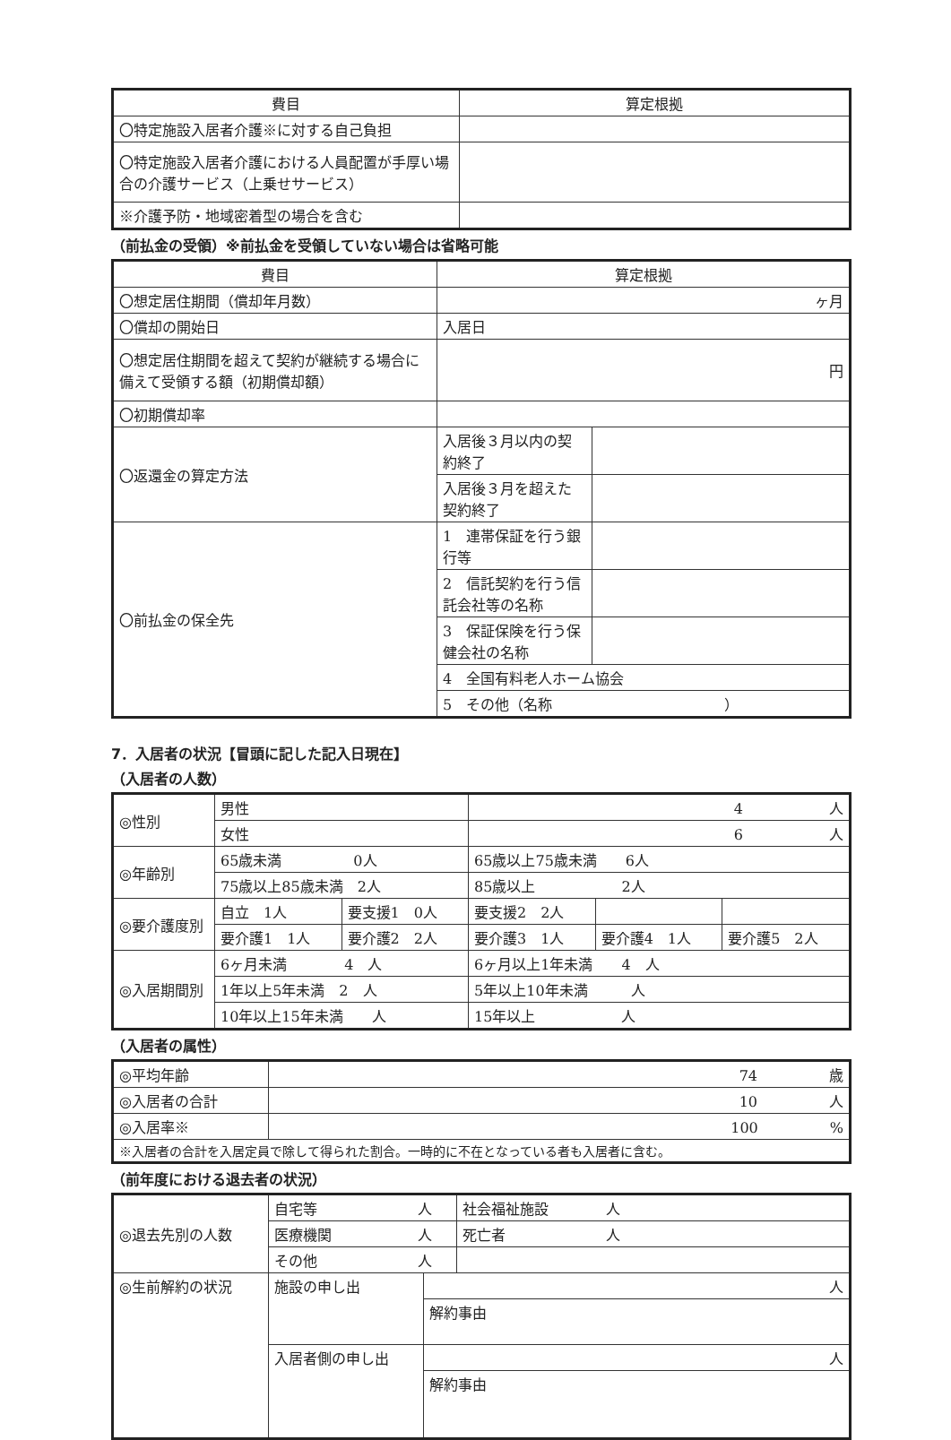| 費目 | 算定根拠 |
| --- | --- |
| 〇特定施設入居者介護※に対する自己負担 | |
| 〇特定施設入居者介護における人員配置が手厚い場合の介護サービス（上乗せサービス） | |
| ※介護予防・地域密着型の場合を含む | |
（前払金の受領）※前払金を受領していない場合は省略可能
| 費目 | | 算定根拠 | |
| --- | --- | --- | --- |
| 〇想定居住期間（償却年月数） | | ヶ月 | |
| 〇償却の開始日 | | 入居日 | |
| 〇想定居住期間を超えて契約が継続する場合に備えて受領する額（初期償却額） | | 円 | |
| 〇初期償却率 | | | |
| 〇返還金の算定方法 | 入居後３月以内の契約終了 | | |
| | 入居後３月を超えた契約終了 | | |
| 〇前払金の保全先 | 1 連帯保証を行う銀行等 | | |
| | 2 信託契約を行う信託会社等の名称 | | |
| | 3 保証保険を行う保健会社の名称 | | |
| | 4 全国有料老人ホーム協会 | | |
| | 5 その他（名称 ） | | |
7．入居者の状況【冒頭に記した記入日現在】
（入居者の人数）
| ◎性別 | 男性 | | 4 人 | | |
| | 女性 | | 6 人 | | |
| ◎年齢別 | 65歳未満 0人 | | 65歳以上75歳未満 6人 | | |
| | 75歳以上85歳未満 2人 | | 85歳以上 2人 | | |
| ◎要介護度別 | 自立 1人 | 要支援1 0人 | 要支援2 2人 | | |
| | 要介護1 1人 | 要介護2 2人 | 要介護3 1人 | 要介護4 1人 | 要介護5 2人 |
| ◎入居期間別 | 6ヶ月未満 4 人 | | 6ヶ月以上1年未満 4 人 | | |
| | 1年以上5年未満 2 人 | | 5年以上10年未満 人 | | |
| | 10年以上15年未満 人 | | 15年以上 人 | | |
（入居者の属性）
| ◎平均年齢 | 74 歳 |
| ◎入居者の合計 | 10 人 |
| ◎入居率※ | 100 % |
| ※入居者の合計を入居定員で除して得られた割合。一時的に不在となっている者も入居者に含む。 | |
（前年度における退去者の状況）
| ◎退去先別の人数 | 自宅等 人 | | 社会福祉施設 人 |
| | 医療機関 人 | | 死亡者 人 |
| | その他 人 | | |
| ◎生前解約の状況 | 施設の申し出 | 人 | |
| | | 解約事由 | |
| | 入居者側の申し出 | 人 | |
| | | 解約事由 | |